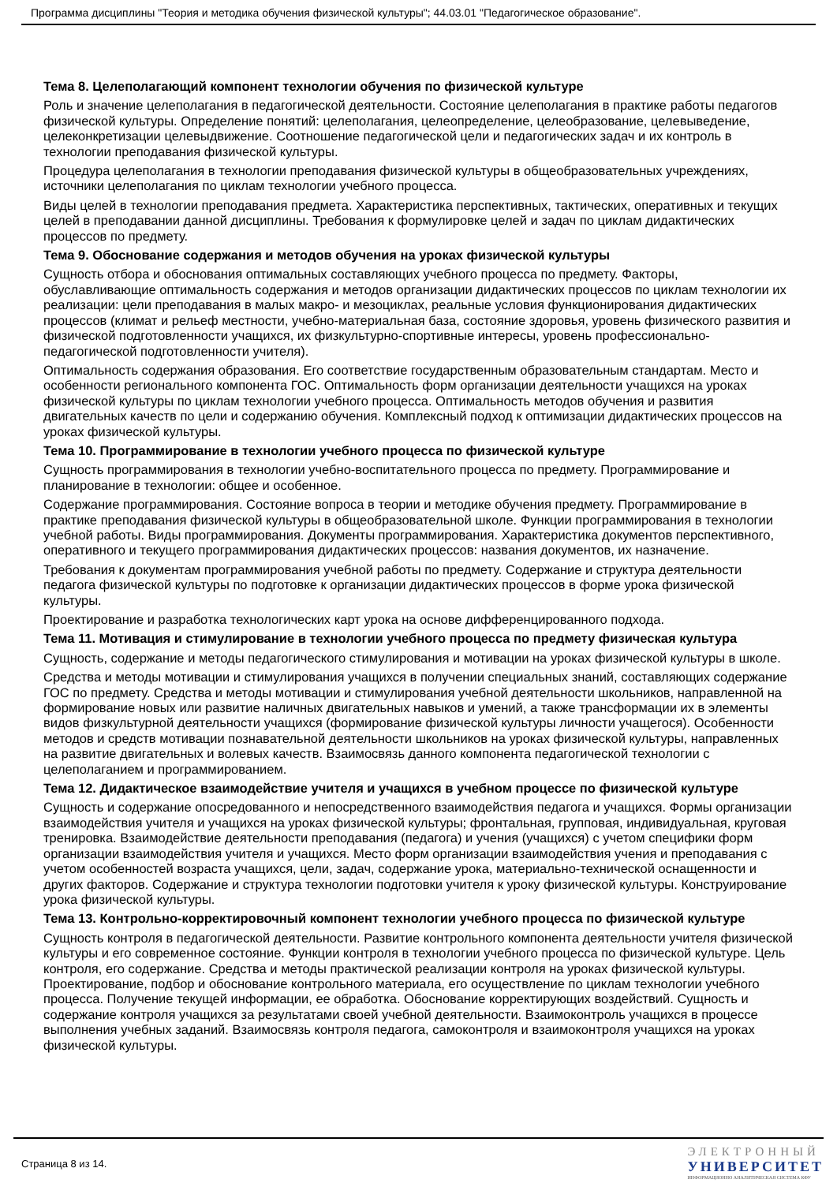Программа дисциплины "Теория и методика обучения физической культуры"; 44.03.01 "Педагогическое образование".
Тема 8. Целеполагающий компонент технологии обучения по физической культуре
Роль и значение целеполагания в педагогической деятельности. Состояние целеполагания в практике работы педагогов физической культуры. Определение понятий: целеполагания, целеопределение, целеобразование, целевыведение, целеконкретизации целевыдвижение. Соотношение педагогической цели и педагогических задач и их контроль в технологии преподавания физической культуры.
Процедура целеполагания в технологии преподавания физической культуры в общеобразовательных учреждениях, источники целеполагания по циклам технологии учебного процесса.
Виды целей в технологии преподавания предмета. Характеристика перспективных, тактических, оперативных и текущих целей в преподавании данной дисциплины. Требования к формулировке целей и задач по циклам дидактических процессов по предмету.
Тема 9. Обоснование содержания и методов обучения на уроках физической культуры
Сущность отбора и обоснования оптимальных составляющих учебного процесса по предмету. Факторы, обуславливающие оптимальность содержания и методов организации дидактических процессов по циклам технологии их реализации: цели преподавания в малых макро- и мезоциклах, реальные условия функционирования дидактических процессов (климат и рельеф местности, учебно-материальная база, состояние здоровья, уровень физического развития и физической подготовленности учащихся, их физкультурно-спортивные интересы, уровень профессионально-педагогической подготовленности учителя).
Оптимальность содержания образования. Его соответствие государственным образовательным стандартам. Место и особенности регионального компонента ГОС. Оптимальность форм организации деятельности учащихся на уроках физической культуры по циклам технологии учебного процесса. Оптимальность методов обучения и развития двигательных качеств по цели и содержанию обучения. Комплексный подход к оптимизации дидактических процессов на уроках физической культуры.
Тема 10. Программирование в технологии учебного процесса по физической культуре
Сущность программирования в технологии учебно-воспитательного процесса по предмету. Программирование и планирование в технологии: общее и особенное.
Содержание программирования. Состояние вопроса в теории и методике обучения предмету. Программирование в практике преподавания физической культуры в общеобразовательной школе. Функции программирования в технологии учебной работы. Виды программирования. Документы программирования. Характеристика документов перспективного, оперативного и текущего программирования дидактических процессов: названия документов, их назначение.
Требования к документам программирования учебной работы по предмету. Содержание и структура деятельности педагога физической культуры по подготовке к организации дидактических процессов в форме урока физической культуры.
Проектирование и разработка технологических карт урока на основе дифференцированного подхода.
Тема 11. Мотивация и стимулирование в технологии учебного процесса по предмету физическая культура
Сущность, содержание и методы педагогического стимулирования и мотивации на уроках физической культуры в школе.
Средства и методы мотивации и стимулирования учащихся в получении специальных знаний, составляющих содержание ГОС по предмету. Средства и методы мотивации и стимулирования учебной деятельности школьников, направленной на формирование новых или развитие наличных двигательных навыков и умений, а также трансформации их в элементы видов физкультурной деятельности учащихся (формирование физической культуры личности учащегося). Особенности методов и средств мотивации познавательной деятельности школьников на уроках физической культуры, направленных на развитие двигательных и волевых качеств. Взаимосвязь данного компонента педагогической технологии с целеполаганием и программированием.
Тема 12. Дидактическое взаимодействие учителя и учащихся в учебном процессе по физической культуре
Сущность и содержание опосредованного и непосредственного взаимодействия педагога и учащихся. Формы организации взаимодействия учителя и учащихся на уроках физической культуры; фронтальная, групповая, индивидуальная, круговая тренировка. Взаимодействие деятельности преподавания (педагога) и учения (учащихся) с учетом специфики форм организации взаимодействия учителя и учащихся. Место форм организации взаимодействия учения и преподавания с учетом особенностей возраста учащихся, цели, задач, содержание урока, материально-технической оснащенности и других факторов. Содержание и структура технологии подготовки учителя к уроку физической культуры. Конструирование урока физической культуры.
Тема 13. Контрольно-корректировочный компонент технологии учебного процесса по физической культуре
Сущность контроля в педагогической деятельности. Развитие контрольного компонента деятельности учителя физической культуры и его современное состояние. Функции контроля в технологии учебного процесса по физической культуре. Цель контроля, его содержание. Средства и методы практической реализации контроля на уроках физической культуры. Проектирование, подбор и обоснование контрольного материала, его осуществление по циклам технологии учебного процесса. Получение текущей информации, ее обработка. Обоснование корректирующих воздействий. Сущность и содержание контроля учащихся за результатами своей учебной деятельности. Взаимоконтроль учащихся в процессе выполнения учебных заданий. Взаимосвязь контроля педагога, самоконтроля и взаимоконтроля учащихся на уроках физической культуры.
Страница 8 из 14.
ЭЛЕКТРОННЫЙ
УНИВЕРСИТЕТ
ИНФОРМАЦИОННО АНАЛИТИЧЕСКАЯ СИСТЕМА КФУ